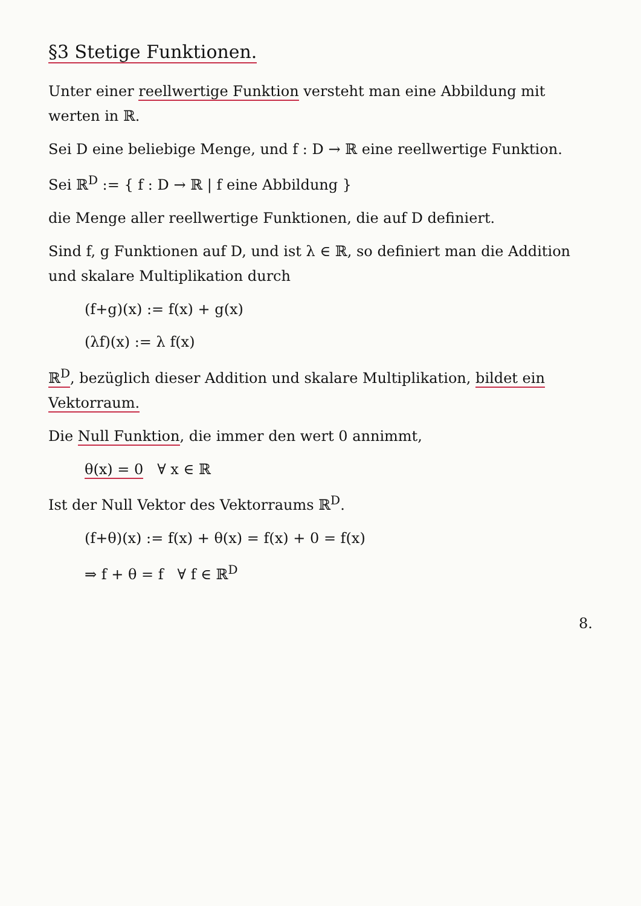§3 Stetige Funktionen.
Unter einer reellwertige Funktion versteht man eine Abbildung mit werten in ℝ.
Sei D eine beliebige Menge, und f : D → ℝ eine reellwertige Funktion.
Sei ℝ<sup>D</sup> := { f : D → ℝ | f eine Abbildung }
die Menge aller reellwertige Funktionen, die auf D definiert.
Sind f, g Funktionen auf D, und ist λ ∈ ℝ, so definiert man die Addition und skalare Multiplikation durch
(f+g)(x) := f(x) + g(x)
(λf)(x) := λ f(x)
ℝ<sup>D</sup>, bezüglich dieser Addition und skalare Multiplikation, bildet ein Vektorraum.
Die Null Funktion, die immer den wert 0 annimmt,
θ(x) = 0 ∀ x ∈ ℝ
Ist der Null Vektor des Vektorraums ℝ<sup>D</sup>.
(f+θ)(x) := f(x) + θ(x) = f(x) + 0 = f(x)
⇒ f + θ = f ∀ f ∈ ℝ<sup>D</sup>
8.